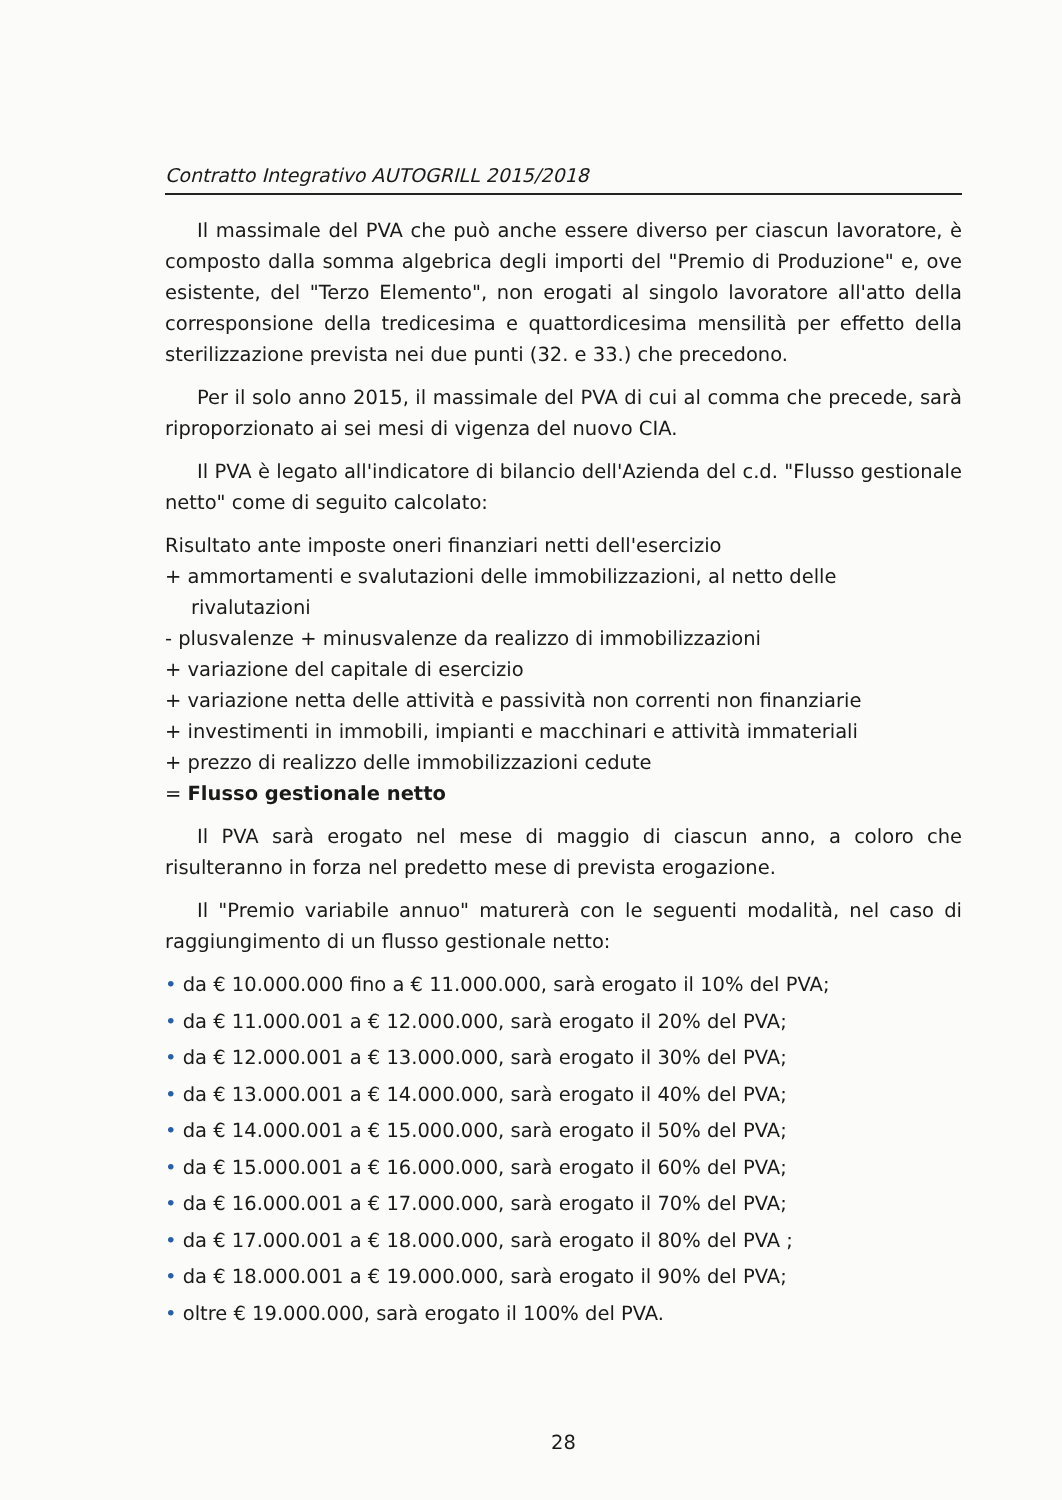Contratto Integrativo AUTOGRILL 2015/2018
Il massimale del PVA che può anche essere diverso per ciascun lavoratore, è composto dalla somma algebrica degli importi del "Premio di Produzione" e, ove esistente, del "Terzo Elemento", non erogati al singolo lavoratore all'atto della corresponsione della tredicesima e quattordicesima mensilità per effetto della sterilizzazione prevista nei due punti (32. e 33.) che precedono.
Per il solo anno 2015, il massimale del PVA di cui al comma che precede, sarà riproporzionato ai sei mesi di vigenza del nuovo CIA.
Il PVA è legato all'indicatore di bilancio dell'Azienda del c.d. "Flusso gestionale netto" come di seguito calcolato:
Risultato ante imposte oneri finanziari netti dell'esercizio
+ ammortamenti e svalutazioni delle immobilizzazioni, al netto delle rivalutazioni
- plusvalenze + minusvalenze da realizzo di immobilizzazioni
+ variazione del capitale di esercizio
+ variazione netta delle attività e passività non correnti non finanziarie
+ investimenti in immobili, impianti e macchinari e attività immateriali
+ prezzo di realizzo delle immobilizzazioni cedute
= Flusso gestionale netto
Il PVA sarà erogato nel mese di maggio di ciascun anno, a coloro che risulteranno in forza nel predetto mese di prevista erogazione.
Il "Premio variabile annuo" maturerà con le seguenti modalità, nel caso di raggiungimento di un flusso gestionale netto:
• da € 10.000.000 fino a € 11.000.000, sarà erogato il 10% del PVA;
• da € 11.000.001 a € 12.000.000, sarà erogato il 20% del PVA;
• da € 12.000.001 a € 13.000.000, sarà erogato il 30% del PVA;
• da € 13.000.001 a € 14.000.000, sarà erogato il 40% del PVA;
• da € 14.000.001 a € 15.000.000, sarà erogato il 50% del PVA;
• da € 15.000.001 a € 16.000.000, sarà erogato il 60% del PVA;
• da € 16.000.001 a € 17.000.000, sarà erogato il 70% del PVA;
• da € 17.000.001 a € 18.000.000, sarà erogato il 80% del PVA ;
• da € 18.000.001 a € 19.000.000, sarà erogato il 90% del PVA;
• oltre € 19.000.000, sarà erogato il 100% del PVA.
28